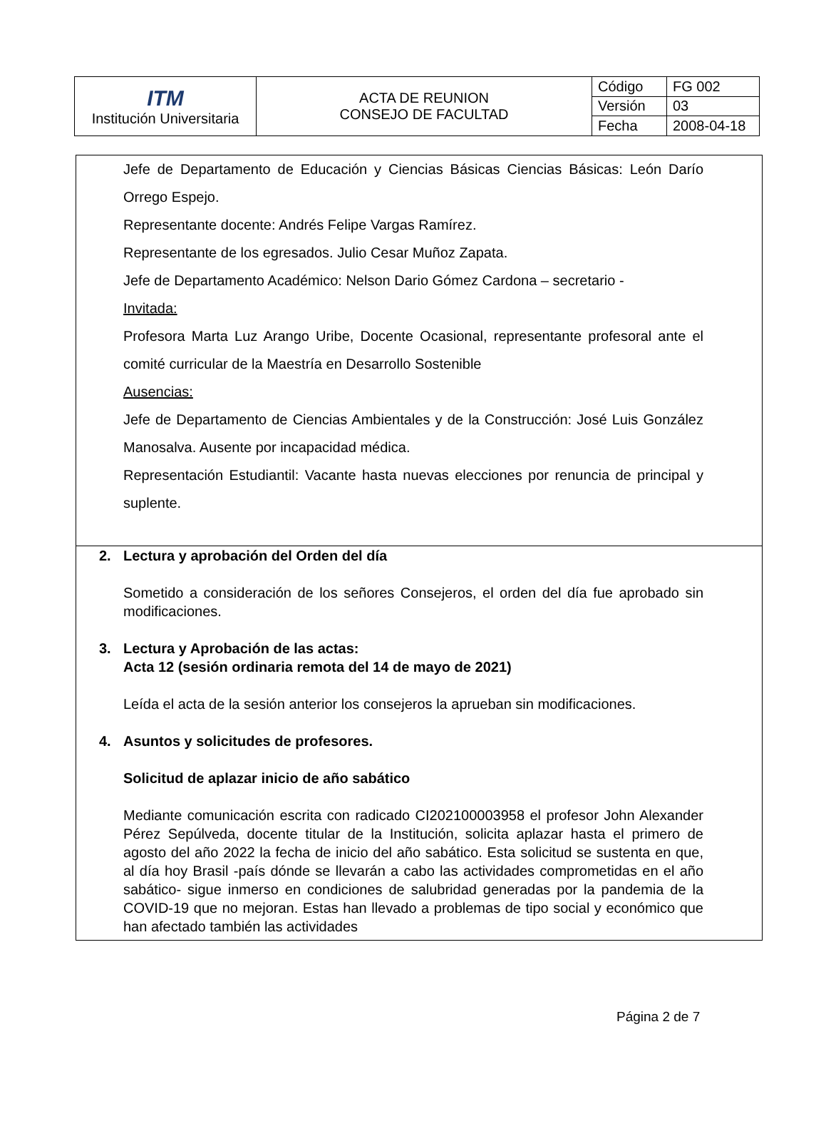| ITM Institución Universitaria | ACTA DE REUNION CONSEJO DE FACULTAD | Código | FG 002 |
| | | Versión | 03 |
| | | Fecha | 2008-04-18 |
Jefe de Departamento de Educación y Ciencias Básicas Ciencias Básicas: León Darío Orrego Espejo.
Representante docente: Andrés Felipe Vargas Ramírez.
Representante de los egresados. Julio Cesar Muñoz Zapata.
Jefe de Departamento Académico: Nelson Dario Gómez Cardona – secretario -
Invitada:
Profesora Marta Luz Arango Uribe, Docente Ocasional, representante profesoral ante el comité curricular de la Maestría en Desarrollo Sostenible
Ausencias:
Jefe de Departamento de Ciencias Ambientales y de la Construcción: José Luis González Manosalva. Ausente por incapacidad médica.
Representación Estudiantil: Vacante hasta nuevas elecciones por renuncia de principal y suplente.
2. Lectura y aprobación del Orden del día
Sometido a consideración de los señores Consejeros, el orden del día fue aprobado sin modificaciones.
3. Lectura y Aprobación de las actas:
Acta 12 (sesión ordinaria remota del 14 de mayo de 2021)
Leída el acta de la sesión anterior los consejeros la aprueban sin modificaciones.
4. Asuntos y solicitudes de profesores.
Solicitud de aplazar inicio de año sabático
Mediante comunicación escrita con radicado CI202100003958 el profesor John Alexander Pérez Sepúlveda, docente titular de la Institución, solicita aplazar hasta el primero de agosto del año 2022 la fecha de inicio del año sabático. Esta solicitud se sustenta en que, al día hoy Brasil -país dónde se llevarán a cabo las actividades comprometidas en el año sabático- sigue inmerso en condiciones de salubridad generadas por la pandemia de la COVID-19 que no mejoran. Estas han llevado a problemas de tipo social y económico que han afectado también las actividades
Página 2 de 7